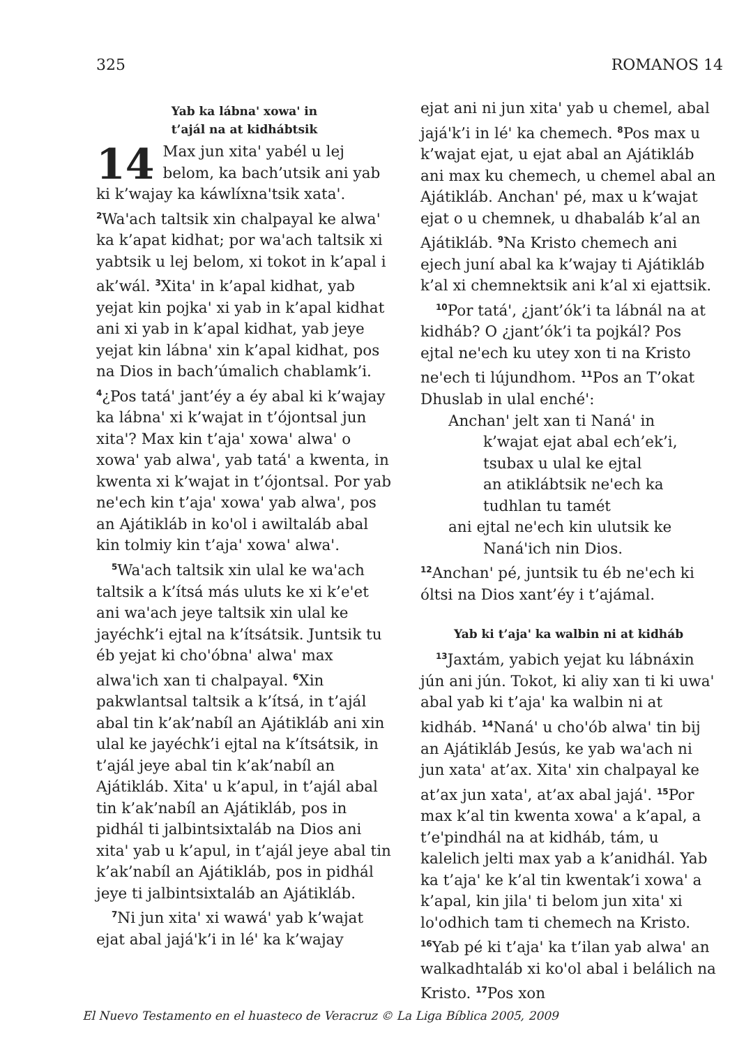325 ROMANOS 14
Yab ka lábnaꞌ xowaꞌ in
t’ajál na at kidhábtsik
14 Max jun xitaꞌ yabél u lej belom, ka bach’utsik ani yab ki k’wajay ka káwlíxnaꞌtsik xataꞌ. <sup>2</sup>Waꞌach taltsik xin chalpayal ke alwaꞌ ka k’apat kidhat; por waꞌach taltsik xi yabtsik u lej belom, xi tokot in k’apal i ak’wál. <sup>3</sup>Xitaꞌ in k’apal kidhat, yab yejat kin pojkaꞌ xi yab in k’apal kidhat ani xi yab in k’apal kidhat, yab jeye yejat kin lábnaꞌ xin k’apal kidhat, pos na Dios in bach’úmalich chablamk’i. <sup>4</sup>¿Pos tatáꞌ jant’éy a éy abal ki k’wajay ka lábnaꞌ xi k’wajat in t’ójontsal jun xitaꞌ? Max kin t’ajaꞌ xowaꞌ alwaꞌ o xowaꞌ yab alwaꞌ, yab tatáꞌ a kwenta, in kwenta xi k’wajat in t’ójontsal. Por yab neꞌech kin t’ajaꞌ xowaꞌ yab alwaꞌ, pos an Ajátikláb in koꞌol i awiltaláb abal kin tolmiy kin t’ajaꞌ xowaꞌ alwaꞌ.
<sup>5</sup> Waꞌach taltsik xin ulal ke waꞌach taltsik a k’ítsá más uluts ke xi k’eꞌet ani waꞌach jeye taltsik xin ulal ke jayéchk’i ejtal na k’ítsátsik. Juntsik tu éb yejat ki choꞌóbnaꞌ alwaꞌ max alwaꞌich xan ti chalpayal. <sup>6</sup>Xin pakwlantsal taltsik a k’ítsá, in t’ajál abal tin k’ak’nabíl an Ajátikláb ani xin ulal ke jayéchk’i ejtal na k’ítsátsik, in t’ajál jeye abal tin k’ak’nabíl an Ajátikláb. Xitaꞌ u k’apul, in t’ajál abal tin k’ak’nabíl an Ajátikláb, pos in pidhál ti jalbintsixtaláb na Dios ani xitaꞌ yab u k’apul, in t’ajál jeye abal tin k’ak’nabíl an Ajátikláb, pos in pidhál jeye ti jalbintsixtaláb an Ajátikláb.
<sup>7</sup> Ni jun xitaꞌ xi wawáꞌ yab k’wajat ejat abal jajáꞌk’i in léꞌ ka k’wajay
ejat ani ni jun xitaꞌ yab u chemel, abal jajáꞌk’i in léꞌ ka chemech. <sup>8</sup>Pos max u k’wajat ejat, u ejat abal an Ajátikláb ani max ku chemech, u chemel abal an Ajátikláb. Anchanꞌ pé, max u k’wajat ejat o u chemnek, u dhabaláb k’al an Ajátikláb. <sup>9</sup>Na Kristo chemech ani ejech juní abal ka k’wajay ti Ajátikláb k’al xi chemnektsik ani k’al xi ejattsik.
<sup>10</sup> Por tatáꞌ, ¿jant’ók’i ta lábnál na at kidháb? O ¿jant’ók’i ta pojkál? Pos ejtal neꞌech ku utey xon ti na Kristo neꞌech ti lújundhom. <sup>11</sup>Pos an T’okat Dhuslab in ulal enchéꞌ:
Anchanꞌ jelt xan ti Nanáꞌ in
k’wajat ejat abal ech’ek’i,
tsubax u ulal ke ejtal
an atiklábtsik neꞌech ka
tudhlan tu tamét
ani ejtal neꞌech kin ulutsik ke
Nanáꞌich nin Dios.
<sup>12</sup> Anchanꞌ pé, juntsik tu éb neꞌech ki óltsi na Dios xant’éy i t’ajámal.
Yab ki t’ajaꞌ ka walbin ni at kidháb
<sup>13</sup> Jaxtám, yabich yejat ku lábnáxin jún ani jún. Tokot, ki aliy xan ti ki uwaꞌ abal yab ki t’ajaꞌ ka walbin ni at kidháb. <sup>14</sup>Nanáꞌ u choꞌób alwaꞌ tin bij an Ajátikláb Jesús, ke yab waꞌach ni jun xataꞌ at’ax. Xitaꞌ xin chalpayal ke at’ax jun xataꞌ, at’ax abal jajáꞌ. <sup>15</sup>Por max k’al tin kwenta xowaꞌ a k’apal, a t’eꞌpindhál na at kidháb, tám, u kalelich jelti max yab a k’anidhál. Yab ka t’ajaꞌ ke k’al tin kwentak’i xowaꞌ a k’apal, kin jilaꞌ ti belom jun xitaꞌ xi loꞌodhich tam ti chemech na Kristo. <sup>16</sup>Yab pé ki t’ajaꞌ ka t’ilan yab alwaꞌ an walkadhtaláb xi koꞌol abal i belálich na Kristo. <sup>17</sup>Pos xon
El Nuevo Testamento en el huasteco de Veracruz © La Liga Bíblica 2005, 2009